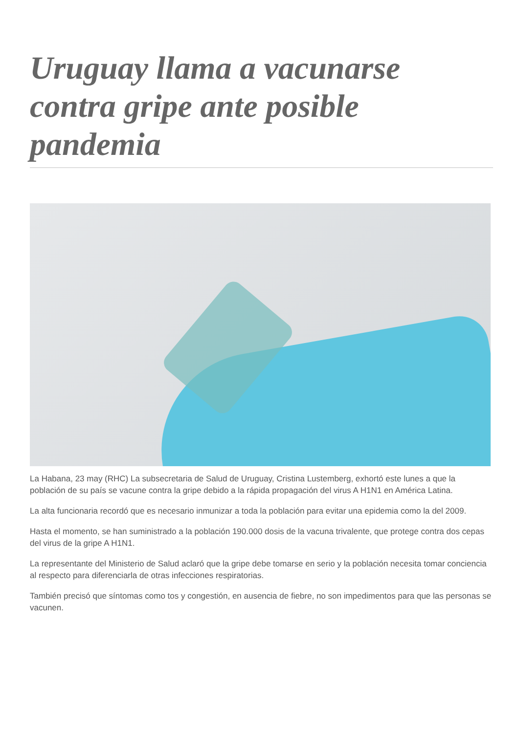Uruguay llama a vacunarse contra gripe ante posible pandemia
La Habana, 23 may (RHC) La subsecretaria de Salud de Uruguay, Cristina Lustemberg, exhortó este lunes a que la población de su país se vacune contra la gripe debido a la rápida propagación del virus A H1N1 en América Latina.
La alta funcionaria recordó que es necesario inmunizar a toda la población para evitar una epidemia como la del 2009.
Hasta el momento, se han suministrado a la población 190.000 dosis de la vacuna trivalente, que protege contra dos cepas del virus de la gripe A H1N1.
La representante del Ministerio de Salud aclaró que la gripe debe tomarse en serio y la población necesita tomar conciencia al respecto para diferenciarla de otras infecciones respiratorias.
También precisó que síntomas como tos y congestión, en ausencia de fiebre, no son impedimentos para que las personas se vacunen.